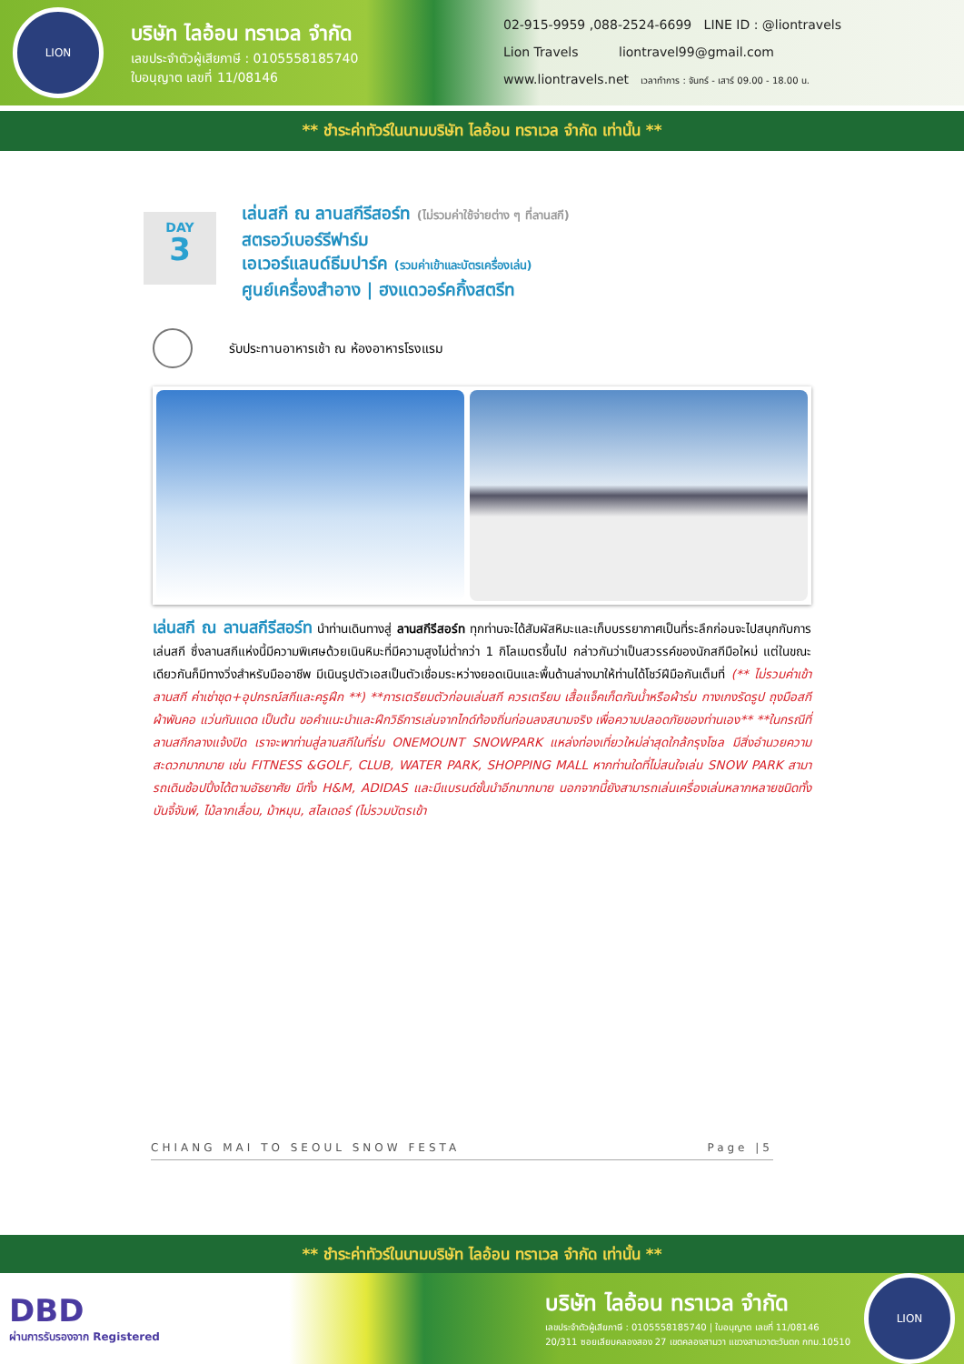LION
บริษัท ไลอ้อน ทราเวล จำกัด
เลขประจำตัวผู้เสียภาษี : 0105558185740
ใบอนุญาต เลขที่ 11/08146
02-915-9959 ,088-2524-6699 LINE ID : @liontravels
Lion Travels liontravel99@gmail.com
www.liontravels.net เวลาทำการ : จันทร์ - เสาร์ 09.00 - 18.00 น.
** ชำระค่าทัวร์ในนามบริษัท ไลอ้อน ทราเวล จำกัด เท่านั้น **
DAY
3
เล่นสกี ณ ลานสกีรีสอร์ท (ไม่รวมค่าใช้จ่ายต่าง ๆ ที่ลานสกี)
สตรอว์เบอร์รีฟาร์ม
เอเวอร์แลนด์ธีมปาร์ค (รวมค่าเข้าและบัตรเครื่องเล่น)
ศูนย์เครื่องสำอาง | ฮงแดวอร์คกิ้งสตรีท
รับประทานอาหารเช้า ณ ห้องอาหารโรงแรม
เล่นสกี ณ ลานสกีรีสอร์ท นำท่านเดินทางสู่ ลานสกีรีสอร์ท ทุกท่านจะได้สัมผัสหิมะและเก็บบรรยากาศเป็นที่ระลึกก่อนจะไปสนุกกับการเล่นสกี ซึ่งลานสกีแห่งนี้มีความพิเศษด้วยเนินหิมะที่มีความสูงไม่ต่ำกว่า 1 กิโลเมตรขึ้นไป กล่าวกันว่าเป็นสวรรค์ของนักสกีมือใหม่ แต่ในขณะเดียวกันก็มีทางวิ่งสำหรับมืออาชีพ มีเนินรูปตัวเอสเป็นตัวเชื่อมระหว่างยอดเนินและพื้นด้านล่างมาให้ท่านได้โชว์ฝีมือกันเต็มที่ (** ไม่รวมค่าเข้าลานสกี ค่าเช่าชุด+อุปกรณ์สกีและครูฝึก **) **การเตรียมตัวก่อนเล่นสกี ควรเตรียม เสื้อแจ็คเก็ตกันน้ำหรือผ้าร่ม กางเกงรัดรูป ถุงมือสกี ผ้าพันคอ แว่นกันแดด เป็นต้น ขอคำแนะนำและฝึกวิธีการเล่นจากไกด์ท้องถิ่นก่อนลงสนามจริง เพื่อความปลอดภัยของท่านเอง** **ในกรณีที่ลานสกีกลางแจ้งปิด เราจะพาท่านสู่ลานสกีในที่ร่ม ONEMOUNT SNOWPARK แหล่งท่องเที่ยวใหม่ล่าสุดใกล้กรุงโซล มีสิ่งอำนวยความสะดวกมากมาย เช่น FITNESS &GOLF, CLUB, WATER PARK, SHOPPING MALL หากท่านใดที่ไม่สนใจเล่น SNOW PARK สามารถเดินช้อปปิ้งได้ตามอัธยาศัย มีทั้ง H&M, ADIDAS และมีแบรนด์ชั้นนำอีกมากมาย นอกจากนี้ยังสามารถเล่นเครื่องเล่นหลากหลายชนิดทั้ง บันจี้จัมพ์, ไม้ลากเลื่อน, ม้าหมุน, สไลเดอร์ (ไม่รวมบัตรเข้า
CHIANG MAI TO SEOUL SNOW FESTA Page |5
** ชำระค่าทัวร์ในนามบริษัท ไลอ้อน ทราเวล จำกัด เท่านั้น **
DBD
ผ่านการรับรองจาก Registered
บริษัท ไลอ้อน ทราเวล จำกัด
เลขประจำตัวผู้เสียภาษี : 0105558185740 | ใบอนุญาต เลขที่ 11/08146
20/311 ซอยเลียบคลองสอง 27 เขตคลองสามวา แขวงสามวาตะวันตก กทม.10510
LION